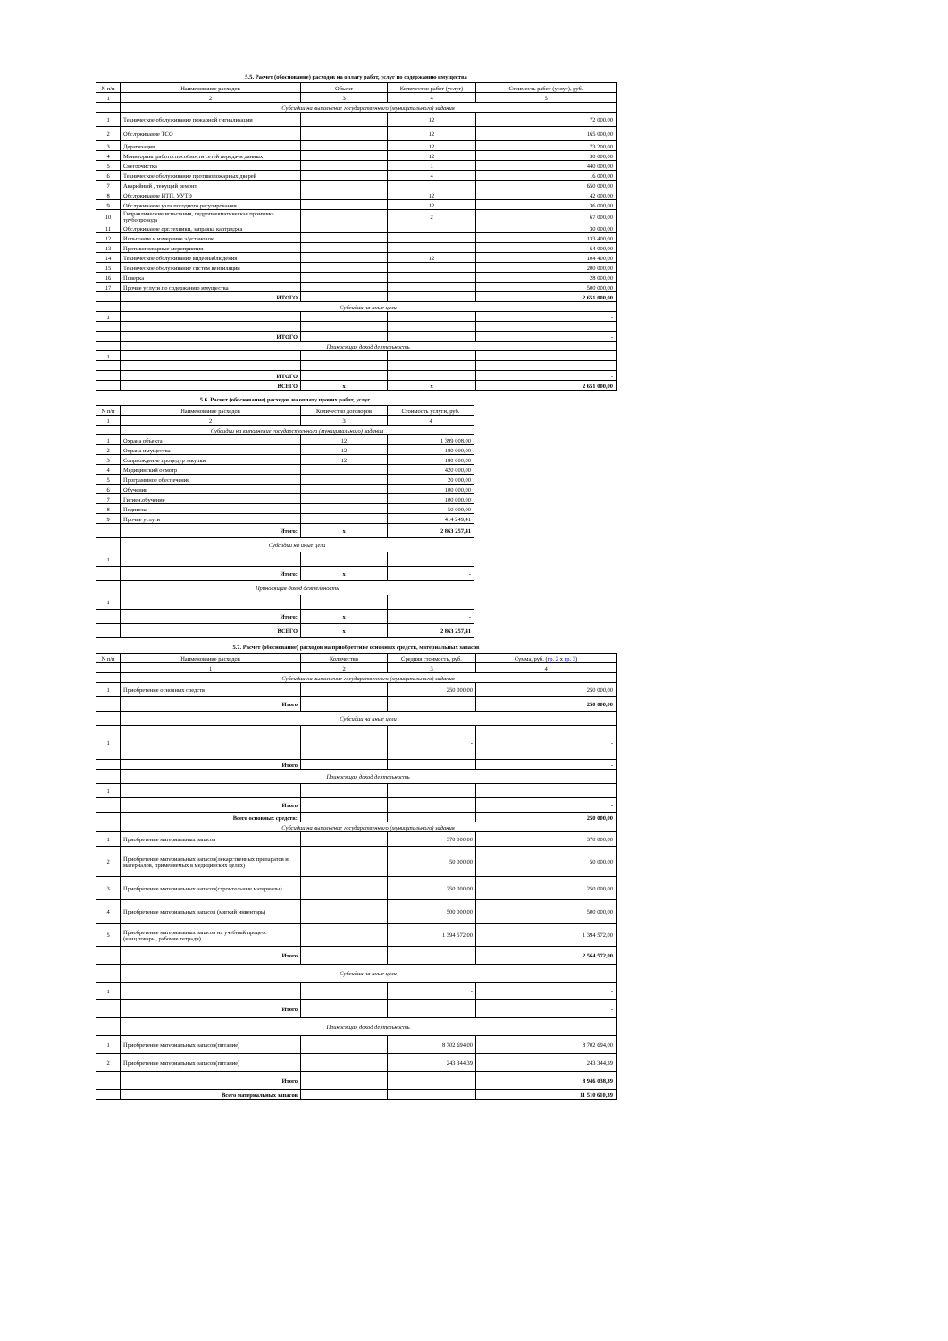5.5. Расчет (обоснование) расходов на оплату работ, услуг по содержанию имущества
| N п/п | Наименование расходов | Объект | Количество работ (услуг) | Стоимость работ (услуг), руб. |
| --- | --- | --- | --- | --- |
| 1 | 2 | 3 | 4 | 5 |
| | Субсидии на выполнение государственного (муниципального) задания | | | |
| 1 | Техническое обслуживание пожарной сигнализации | | 12 | 72 000,00 |
| 2 | Обслуживание ТСО | | 12 | 165 000,00 |
| 3 | Дератизация | | 12 | 73 200,00 |
| 4 | Мониторинг работоспособности сетей передачи данных | | 12 | 30 000,00 |
| 5 | Снегоочистка | | 1 | 440 000,00 |
| 6 | Техническое обслуживание противопожарных дверей | | 4 | 16 000,00 |
| 7 | Аварийный , текущий ремонт | | | 650 000,00 |
| 8 | Обслуживание ИТП, УУТЭ | | 12 | 42 000,00 |
| 9 | Обслуживание узла погодного регулирования | | 12 | 36 000,00 |
| 10 | Гидравлические испытания, гидропневматическая промывка трубопровода | | 2 | 67 000,00 |
| 11 | Обслуживание орг.техники, заправка картриджа | | | 30 000,00 |
| 12 | Испытание и измерение э/установок | | | 133 400,00 |
| 13 | Противопожарные мероприятия | | | 64 000,00 |
| 14 | Техническое обслуживание видеонаблюдения | | 12 | 104 400,00 |
| 15 | Техническое обслуживание систем вентиляции | | | 200 000,00 |
| 16 | Поверка | | | 28 000,00 |
| 17 | Прочие услуги по содержанию имущества | | | 500 000,00 |
| | ИТОГО | | | 2 651 000,00 |
| | Субсидии на иные цели | | | |
| 1 | | | | - |
| | ИТОГО | | | - |
| | Приносящая доход деятельность | | | |
| 1 | | | | |
| | ИТОГО | | | - |
| | ВСЕГО | x | x | 2 651 000,00 |
5.6. Расчет (обоснование) расходов на оплату прочих работ, услуг
| N п/п | Наименование расходов | Количество договоров | Стоимость услуги, руб. |
| --- | --- | --- | --- |
| 1 | 2 | 3 | 4 |
| | Субсидии на выполнение государственного (муниципального) задания | | |
| 1 | Охрана объекта | 12 | 1 399 008,00 |
| 2 | Охрана имущества | 12 | 180 000,00 |
| 3 | Сопрвождение процедур закупки | 12 | 180 000,00 |
| 4 | Медицинский осмотр | | 420 000,00 |
| 5 | Программное обеспечение | | 20 000,00 |
| 6 | Обучение | | 100 000,00 |
| 7 | Гигиен.обучение | | 100 000,00 |
| 8 | Подписка | | 50 000,00 |
| 9 | Прочие услуги | | 414 249,41 |
| | Итого: | x | 2 863 257,41 |
| | Субсидии на иные цели | | |
| 1 | | | |
| | Итого: | x | - |
| | Приносящая доход деятельность | | |
| 1 | | | |
| | Итого: | x | - |
| | ВСЕГО | x | 2 863 257,41 |
5.7. Расчет (обоснование) расходов на приобретение основных средств, материальных запасов
| N п/п | Наименование расходов | Количество | Средняя стоимость, руб. | Сумма, руб. ( гр. 2 x гр. 3 ) |
| --- | --- | --- | --- | --- |
| | 1 | 2 | 3 | 4 |
| | Субсидии на выполнение государственного (муниципального) задания | | | |
| 1 | Приобретение основных средств | | 250 000,00 | 250 000,00 |
| | Итого | | | 250 000,00 |
| | Субсидии на иные цели | | | |
| 1 | | | - | - |
| | Итого | | | - |
| | Приносящая доход деятельность | | | |
| 1 | | | | |
| | Итого | | | - |
| | Всего основных средств: | | | 250 000,00 |
| | Субсидии на выполнение государственного (муниципального) задания | | | |
| 1 | Приобретение материальных запасов | | 370 000,00 | 370 000,00 |
| 2 | Приобретение материальных запасов(лекарственных препаратов и материалов, применяемых в медицинских целях) | | 50 000,00 | 50 000,00 |
| 3 | Приобретение материальных запасов(строительные материалы) | | 250 000,00 | 250 000,00 |
| 4 | Приобретение материальных запасов (мягкий инвентарь) | | 500 000,00 | 500 000,00 |
| 5 | Приобретение материальных запасов на учебный процесс (канц.товары, рабочие тетради) | | 1 394 572,00 | 1 394 572,00 |
| | Итого | | | 2 564 572,00 |
| | Субсидии на иные цели | | | |
| 1 | | | - | - |
| | Итого | | | - |
| | Приносящая доход деятельность | | | |
| 1 | Приобретение материальных запасов(питание) | | 8 702 694,00 | 8 702 694,00 |
| 2 | Приобретение материальных запасов(питание) | | 243 344,39 | 243 344,39 |
| | Итого | | | 8 946 038,39 |
| | Всего материальных запасов | | | 11 510 610,39 |